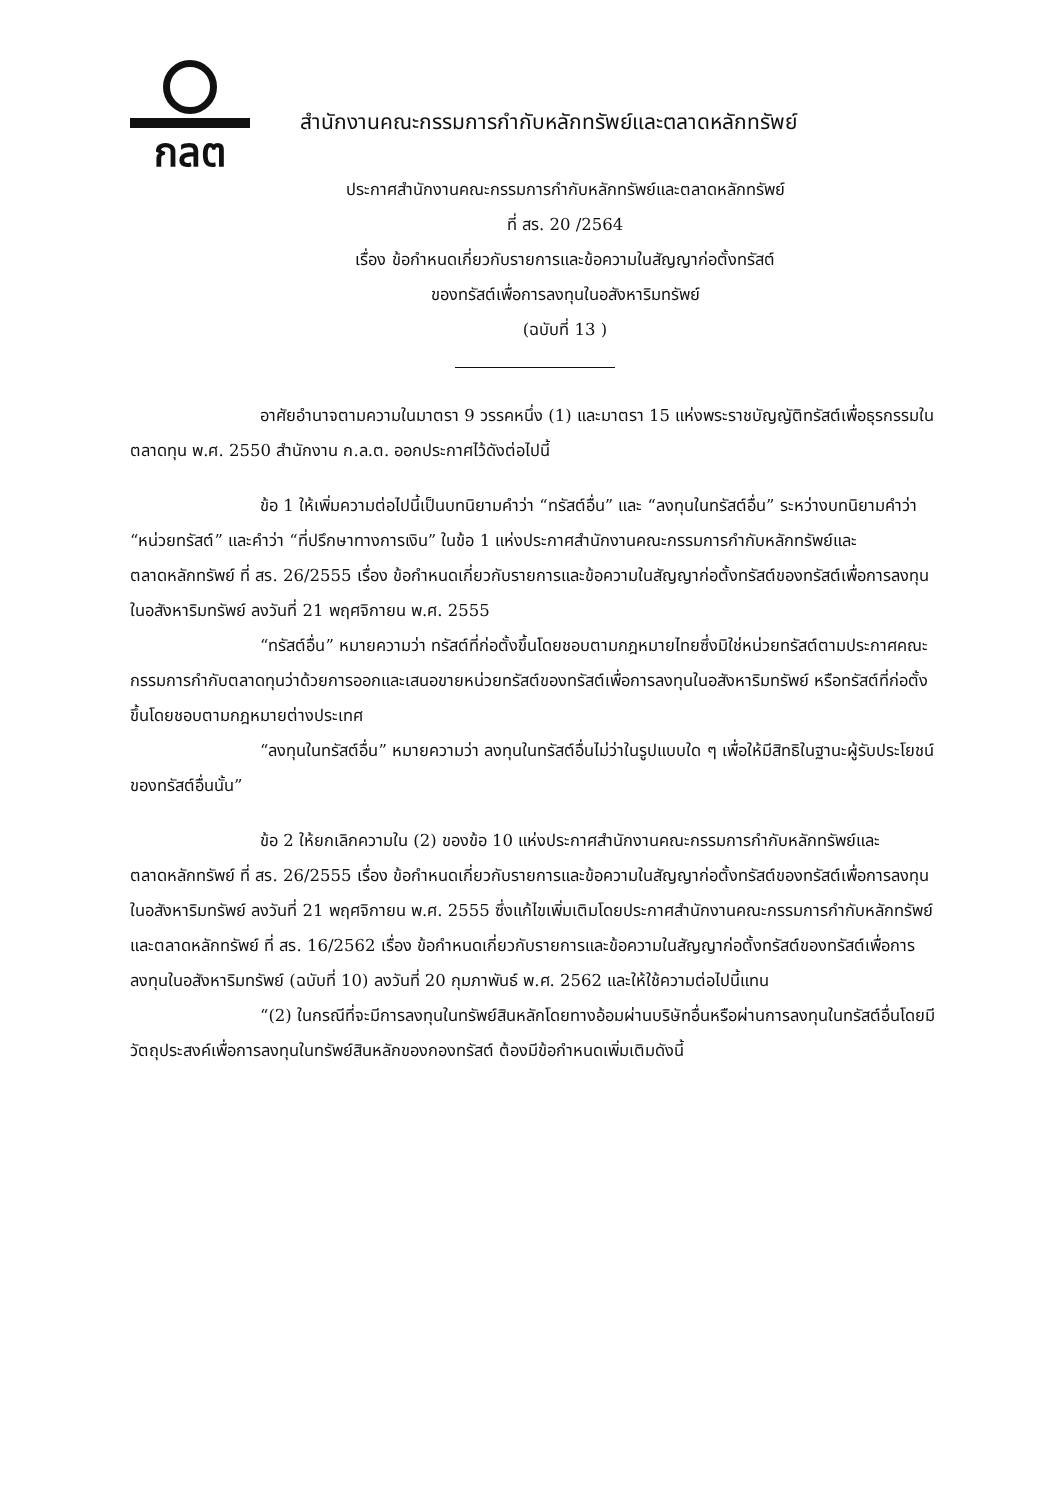กลต
สำนักงานคณะกรรมการกำกับหลักทรัพย์และตลาดหลักทรัพย์
ประกาศสำนักงานคณะกรรมการกำกับหลักทรัพย์และตลาดหลักทรัพย์
ที่ สร. 20 /2564
เรื่อง ข้อกำหนดเกี่ยวกับรายการและข้อความในสัญญาก่อตั้งทรัสต์
ของทรัสต์เพื่อการลงทุนในอสังหาริมทรัพย์
(ฉบับที่ 13 )
อาศัยอำนาจตามความในมาตรา 9 วรรคหนึ่ง (1) และมาตรา 15 แห่งพระราชบัญญัติทรัสต์เพื่อธุรกรรมในตลาดทุน พ.ศ. 2550 สำนักงาน ก.ล.ต. ออกประกาศไว้ดังต่อไปนี้
ข้อ 1 ให้เพิ่มความต่อไปนี้เป็นบทนิยามคำว่า “ทรัสต์อื่น” และ “ลงทุนในทรัสต์อื่น” ระหว่างบทนิยามคำว่า “หน่วยทรัสต์” และคำว่า “ที่ปรึกษาทางการเงิน” ในข้อ 1 แห่งประกาศสำนักงานคณะกรรมการกำกับหลักทรัพย์และตลาดหลักทรัพย์ ที่ สร. 26/2555 เรื่อง ข้อกำหนดเกี่ยวกับรายการและข้อความในสัญญาก่อตั้งทรัสต์ของทรัสต์เพื่อการลงทุนในอสังหาริมทรัพย์ ลงวันที่ 21 พฤศจิกายน พ.ศ. 2555
“ทรัสต์อื่น” หมายความว่า ทรัสต์ที่ก่อตั้งขึ้นโดยชอบตามกฎหมายไทยซึ่งมิใช่หน่วยทรัสต์ตามประกาศคณะกรรมการกำกับตลาดทุนว่าด้วยการออกและเสนอขายหน่วยทรัสต์ของทรัสต์เพื่อการลงทุนในอสังหาริมทรัพย์ หรือทรัสต์ที่ก่อตั้งขึ้นโดยชอบตามกฎหมายต่างประเทศ
“ลงทุนในทรัสต์อื่น” หมายความว่า ลงทุนในทรัสต์อื่นไม่ว่าในรูปแบบใด ๆ เพื่อให้มีสิทธิในฐานะผู้รับประโยชน์ของทรัสต์อื่นนั้น”
ข้อ 2 ให้ยกเลิกความใน (2) ของข้อ 10 แห่งประกาศสำนักงานคณะกรรมการกำกับหลักทรัพย์และตลาดหลักทรัพย์ ที่ สร. 26/2555 เรื่อง ข้อกำหนดเกี่ยวกับรายการและข้อความในสัญญาก่อตั้งทรัสต์ของทรัสต์เพื่อการลงทุนในอสังหาริมทรัพย์ ลงวันที่ 21 พฤศจิกายน พ.ศ. 2555 ซึ่งแก้ไขเพิ่มเติมโดยประกาศสำนักงานคณะกรรมการกำกับหลักทรัพย์และตลาดหลักทรัพย์ ที่ สร. 16/2562 เรื่อง ข้อกำหนดเกี่ยวกับรายการและข้อความในสัญญาก่อตั้งทรัสต์ของทรัสต์เพื่อการลงทุนในอสังหาริมทรัพย์ (ฉบับที่ 10) ลงวันที่ 20 กุมภาพันธ์ พ.ศ. 2562 และให้ใช้ความต่อไปนี้แทน
“(2) ในกรณีที่จะมีการลงทุนในทรัพย์สินหลักโดยทางอ้อมผ่านบริษัทอื่นหรือผ่านการลงทุนในทรัสต์อื่นโดยมีวัตถุประสงค์เพื่อการลงทุนในทรัพย์สินหลักของกองทรัสต์ ต้องมีข้อกำหนดเพิ่มเติมดังนี้